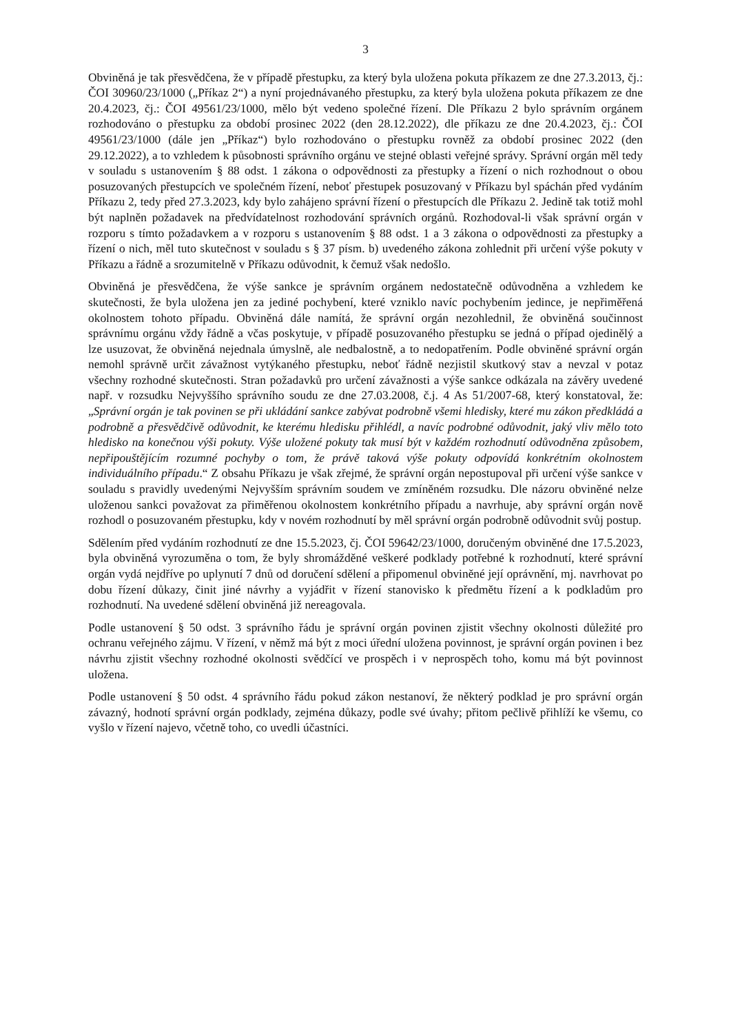3
Obviněná je tak přesvědčena, že v případě přestupku, za který byla uložena pokuta příkazem ze dne 27.3.2013, čj.: ČOI 30960/23/1000 („Příkaz 2“) a nyní projednávaného přestupku, za který byla uložena pokuta příkazem ze dne 20.4.2023, čj.: ČOI 49561/23/1000, mělo být vedeno společné řízení. Dle Příkazu 2 bylo správním orgánem rozhodováno o přestupku za období prosinec 2022 (den 28.12.2022), dle příkazu ze dne 20.4.2023, čj.: ČOI 49561/23/1000 (dále jen „Příkaz“) bylo rozhodováno o přestupku rovněž za období prosinec 2022 (den 29.12.2022), a to vzhledem k působnosti správního orgánu ve stejné oblasti veřejné správy. Správní orgán měl tedy v souladu s ustanovením § 88 odst. 1 zákona o odpovědnosti za přestupky a řízení o nich rozhodnout o obou posuzovaných přestupcích ve společném řízení, neboť přestupek posuzovaný v Příkazu byl spáchán před vydáním Příkazu 2, tedy před 27.3.2023, kdy bylo zahájeno správní řízení o přestupcích dle Příkazu 2. Jedině tak totiž mohl být naplněn požadavek na předvídatelnost rozhodování správních orgánů. Rozhodoval-li však správní orgán v rozporu s tímto požadavkem a v rozporu s ustanovením § 88 odst. 1 a 3 zákona o odpovědnosti za přestupky a řízení o nich, měl tuto skutečnost v souladu s § 37 písm. b) uvedeného zákona zohlednit při určení výše pokuty v Příkazu a řádně a srozumitelně v Příkazu odůvodnit, k čemuž však nedošlo.
Obviněná je přesvědčena, že výše sankce je správním orgánem nedostatečně odůvodněna a vzhledem ke skutečnosti, že byla uložena jen za jediné pochybení, které vzniklo navíc pochybením jedince, je nepřiměřená okolnostem tohoto případu. Obviněná dále namítá, že správní orgán nezohlednil, že obviněná součinnost správnímu orgánu vždy řádně a včas poskytuje, v případě posuzovaného přestupku se jedná o případ ojedinělý a lze usuzovat, že obviněná nejednala úmyslně, ale nedbalostně, a to nedopatřením. Podle obviněné správní orgán nemohl správně určit závažnost vytýkaného přestupku, neboť řádně nezjistil skutkový stav a nevzal v potaz všechny rozhodné skutečnosti. Stran požadavků pro určení závažnosti a výše sankce odkázala na závěry uvedené např. v rozsudku Nejvyššího správního soudu ze dne 27.03.2008, č.j. 4 As 51/2007-68, který konstatoval, že: „Správní orgán je tak povinen se při ukládání sankce zabývat podrobně všemi hledisky, které mu zákon předkládá a podrobně a přesvědčivě odůvodnit, ke kterému hledisku přihlédl, a navíc podrobné odůvodnit, jaký vliv mělo toto hledisko na konečnou výši pokuty. Výše uložené pokuty tak musí být v každém rozhodnutí odůvodněna způsobem, nepřipouštějícím rozumné pochyby o tom, že právě taková výše pokuty odpovídá konkrétním okolnostem individuálního případu.“ Z obsahu Příkazu je však zřejmé, že správní orgán nepostupoval při určení výše sankce v souladu s pravidly uvedenými Nejvyšším správním soudem ve zmíněném rozsudku. Dle názoru obviněné nelze uloženou sankci považovat za přiměřenou okolnostem konkrétního případu a navrhuje, aby správní orgán nově rozhodl o posuzovaném přestupku, kdy v novém rozhodnutí by měl správní orgán podrobně odůvodnit svůj postup.
Sdělením před vydáním rozhodnutí ze dne 15.5.2023, čj. ČOI 59642/23/1000, doručeným obviněné dne 17.5.2023, byla obviněná vyrozuměna o tom, že byly shromážděné veškeré podklady potřebné k rozhodnutí, které správní orgán vydá nejdříve po uplynutí 7 dnů od doručení sdělení a připomenul obviněné její oprávnění, mj. navrhovat po dobu řízení důkazy, činit jiné návrhy a vyjádřit v řízení stanovisko k předmětu řízení a k podkladům pro rozhodnutí. Na uvedené sdělení obviněná již nereagovala.
Podle ustanovení § 50 odst. 3 správního řádu je správní orgán povinen zjistit všechny okolnosti důležité pro ochranu veřejného zájmu. V řízení, v němž má být z moci úřední uložena povinnost, je správní orgán povinen i bez návrhu zjistit všechny rozhodné okolnosti svědčící ve prospěch i v neprospěch toho, komu má být povinnost uložena.
Podle ustanovení § 50 odst. 4 správního řádu pokud zákon nestanoví, že některý podklad je pro správní orgán závazný, hodnotí správní orgán podklady, zejména důkazy, podle své úvahy; přitom pečlivě přihlíží ke všemu, co vyšlo v řízení najevo, včetně toho, co uvedli účastníci.